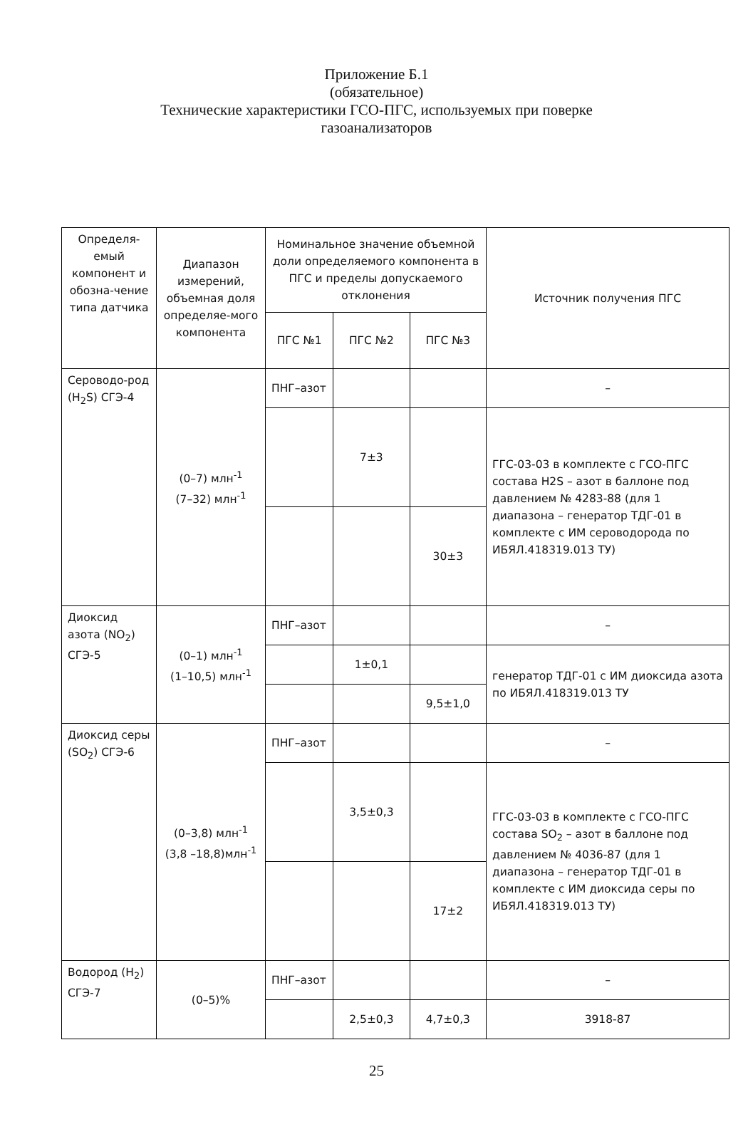Приложение Б.1
(обязательное)
Технические характеристики ГСО-ПГС, используемых при поверке
газоанализаторов
| Определя-емый компонент и обозна-чение типа датчика | Диапазон измерений, объемная доля определяе-мого компонента | Номинальное значение объемной доли определяемого компонента в ПГС и пределы допускаемого отклонения | | | Источник получения ПГС |
| --- | --- | --- | --- | --- | --- |
| | | ПГС №1 | ПГС №2 | ПГС №3 | |
| Сероводо-род (H<sub>2</sub>S) СГЭ-4 | (0–7) млн<sup>-1</sup> (7–32) млн<sup>-1</sup> | ПНГ–азот | | | – |
| | | | 7±3 | | ГГС-03-03 в комплекте с ГСО-ПГС состава H2S – азот в баллоне под давлением № 4283-88 (для 1 диапазона – генератор ТДГ-01 в комплекте с ИМ сероводорода по ИБЯЛ.418319.013 ТУ) |
| | | | | 30±3 | |
| Диоксид азота (NO<sub>2</sub>) СГЭ-5 | (0–1) млн<sup>-1</sup> (1–10,5) млн<sup>-1</sup> | ПНГ–азот | | | – |
| | | | 1±0,1 | | генератор ТДГ-01 с ИМ диоксида азота по ИБЯЛ.418319.013 ТУ |
| | | | | 9,5±1,0 | |
| Диоксид серы (SO<sub>2</sub>) СГЭ-6 | (0–3,8) млн<sup>-1</sup> (3,8 –18,8)млн<sup>-1</sup> | ПНГ–азот | | | – |
| | | | 3,5±0,3 | | ГГС-03-03 в комплекте с ГСО-ПГС состава SO<sub>2</sub> – азот в баллоне под давлением № 4036-87 (для 1 диапазона – генератор ТДГ-01 в комплекте с ИМ диоксида серы по ИБЯЛ.418319.013 ТУ) |
| | | | | 17±2 | |
| Водород (H<sub>2</sub>) СГЭ-7 | (0–5)% | ПНГ–азот | | | – |
| | | | 2,5±0,3 | 4,7±0,3 | 3918-87 |
25